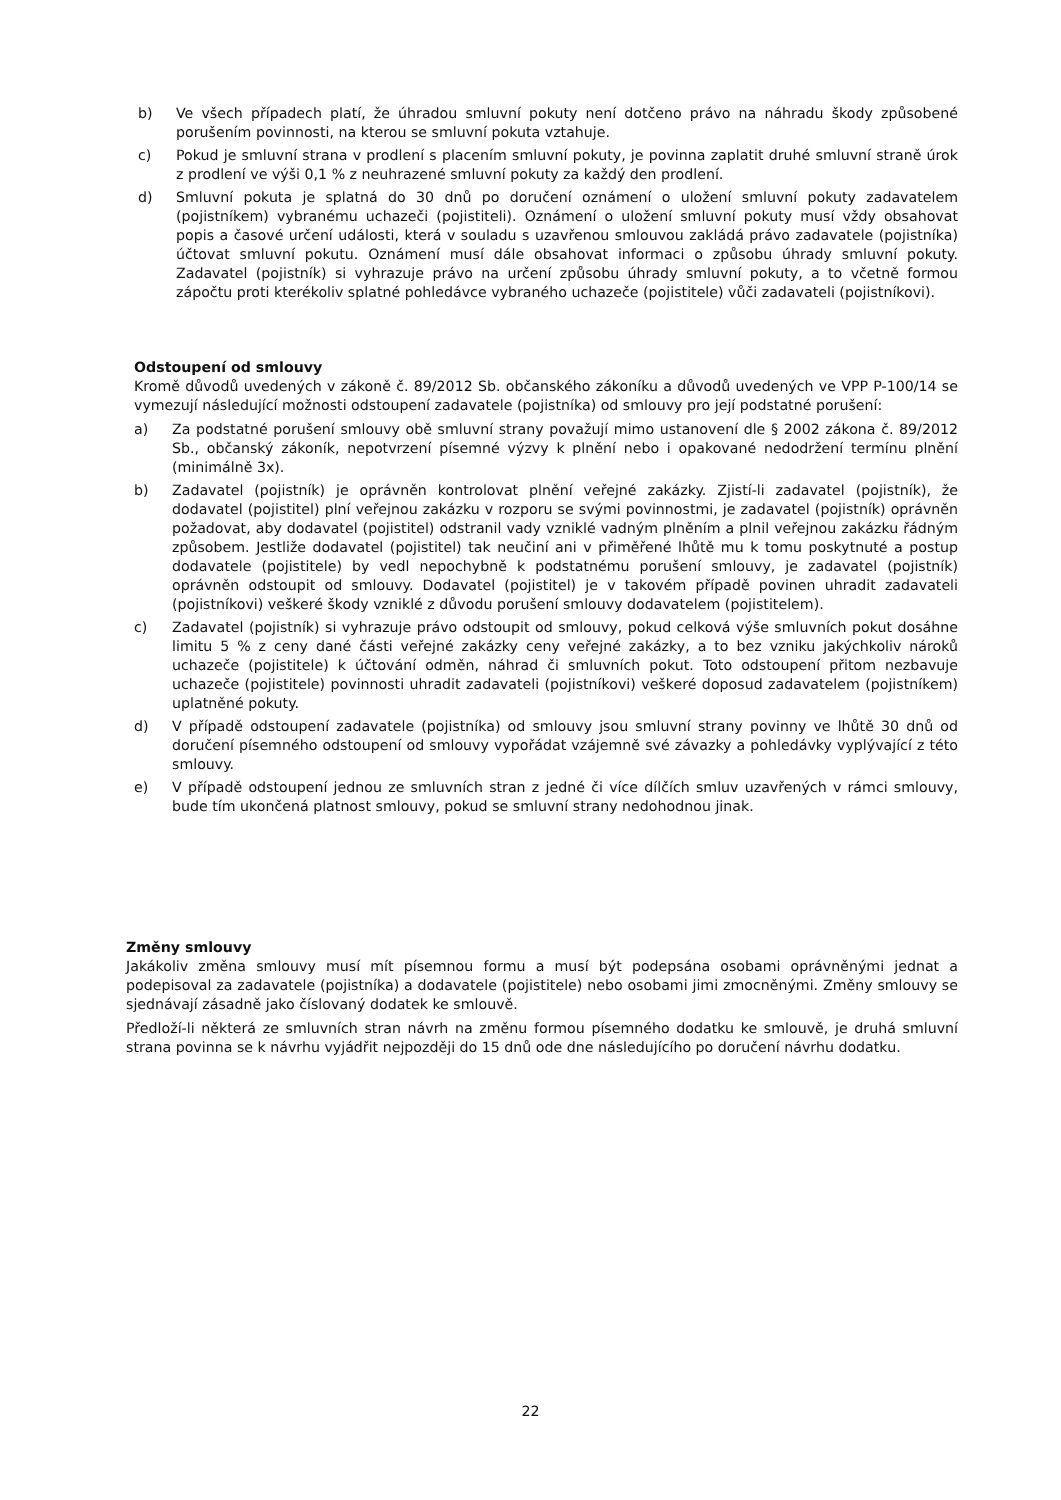b) Ve všech případech platí, že úhradou smluvní pokuty není dotčeno právo na náhradu škody způsobené porušením povinnosti, na kterou se smluvní pokuta vztahuje.
c) Pokud je smluvní strana v prodlení s placením smluvní pokuty, je povinna zaplatit druhé smluvní straně úrok z prodlení ve výši 0,1 % z neuhrazené smluvní pokuty za každý den prodlení.
d) Smluvní pokuta je splatná do 30 dnů po doručení oznámení o uložení smluvní pokuty zadavatelem (pojistníkem) vybranému uchazeči (pojistiteli). Oznámení o uložení smluvní pokuty musí vždy obsahovat popis a časové určení události, která v souladu s uzavřenou smlouvou zakládá právo zadavatele (pojistníka) účtovat smluvní pokutu. Oznámení musí dále obsahovat informaci o způsobu úhrady smluvní pokuty. Zadavatel (pojistník) si vyhrazuje právo na určení způsobu úhrady smluvní pokuty, a to včetně formou zápočtu proti kterékoliv splatné pohledávce vybraného uchazeče (pojistitele) vůči zadavateli (pojistníkovi).
Odstoupení od smlouvy
Kromě důvodů uvedených v zákoně č. 89/2012 Sb. občanského zákoníku a důvodů uvedených ve VPP P-100/14 se vymezují následující možnosti odstoupení zadavatele (pojistníka) od smlouvy pro její podstatné porušení:
a) Za podstatné porušení smlouvy obě smluvní strany považují mimo ustanovení dle § 2002 zákona č. 89/2012 Sb., občanský zákoník, nepotvrzení písemné výzvy k plnění nebo i opakované nedodržení termínu plnění (minimálně 3x).
b) Zadavatel (pojistník) je oprávněn kontrolovat plnění veřejné zakázky. Zjistí-li zadavatel (pojistník), že dodavatel (pojistitel) plní veřejnou zakázku v rozporu se svými povinnostmi, je zadavatel (pojistník) oprávněn požadovat, aby dodavatel (pojistitel) odstranil vady vzniklé vadným plněním a plnil veřejnou zakázku řádným způsobem. Jestliže dodavatel (pojistitel) tak neučiní ani v přiměřené lhůtě mu k tomu poskytnuté a postup dodavatele (pojistitele) by vedl nepochybně k podstatnému porušení smlouvy, je zadavatel (pojistník) oprávněn odstoupit od smlouvy. Dodavatel (pojistitel) je v takovém případě povinen uhradit zadavateli (pojistníkovi) veškeré škody vzniklé z důvodu porušení smlouvy dodavatelem (pojistitelem).
c) Zadavatel (pojistník) si vyhrazuje právo odstoupit od smlouvy, pokud celková výše smluvních pokut dosáhne limitu 5 % z ceny dané části veřejné zakázky ceny veřejné zakázky, a to bez vzniku jakýchkoliv nároků uchazeče (pojistitele) k účtování odměn, náhrad či smluvních pokut. Toto odstoupení přitom nezbavuje uchazeče (pojistitele) povinnosti uhradit zadavateli (pojistníkovi) veškeré doposud zadavatelem (pojistníkem) uplatněné pokuty.
d) V případě odstoupení zadavatele (pojistníka) od smlouvy jsou smluvní strany povinny ve lhůtě 30 dnů od doručení písemného odstoupení od smlouvy vypořádat vzájemně své závazky a pohledávky vyplývající z této smlouvy.
e) V případě odstoupení jednou ze smluvních stran z jedné či více dílčích smluv uzavřených v rámci smlouvy, bude tím ukončená platnost smlouvy, pokud se smluvní strany nedohodnou jinak.
Změny smlouvy
Jakákoliv změna smlouvy musí mít písemnou formu a musí být podepsána osobami oprávněnými jednat a podepisoval za zadavatele (pojistníka) a dodavatele (pojistitele) nebo osobami jimi zmocněnými. Změny smlouvy se sjednávají zásadně jako číslovaný dodatek ke smlouvě.
Předloží-li některá ze smluvních stran návrh na změnu formou písemného dodatku ke smlouvě, je druhá smluvní strana povinna se k návrhu vyjádřit nejpozději do 15 dnů ode dne následujícího po doručení návrhu dodatku.
22